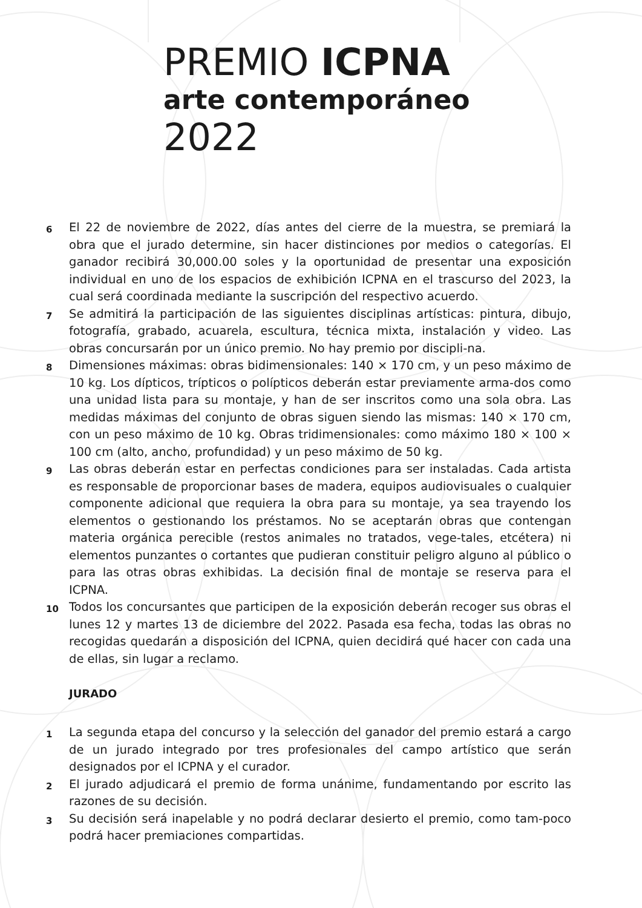PREMIO ICPNA
arte contemporáneo
2022
6 El 22 de noviembre de 2022, días antes del cierre de la muestra, se premiará la obra que el jurado determine, sin hacer distinciones por medios o categorías. El ganador recibirá 30,000.00 soles y la oportunidad de presentar una exposición individual en uno de los espacios de exhibición ICPNA en el trascurso del 2023, la cual será coordinada mediante la suscripción del respectivo acuerdo.
7 Se admitirá la participación de las siguientes disciplinas artísticas: pintura, dibujo, fotografía, grabado, acuarela, escultura, técnica mixta, instalación y video. Las obras concursarán por un único premio. No hay premio por discipli-na.
8 Dimensiones máximas: obras bidimensionales: 140 × 170 cm, y un peso máximo de 10 kg. Los dípticos, trípticos o polípticos deberán estar previamente arma-dos como una unidad lista para su montaje, y han de ser inscritos como una sola obra. Las medidas máximas del conjunto de obras siguen siendo las mismas: 140 × 170 cm, con un peso máximo de 10 kg. Obras tridimensionales: como máximo 180 × 100 × 100 cm (alto, ancho, profundidad) y un peso máximo de 50 kg.
9 Las obras deberán estar en perfectas condiciones para ser instaladas. Cada artista es responsable de proporcionar bases de madera, equipos audiovisuales o cualquier componente adicional que requiera la obra para su montaje, ya sea trayendo los elementos o gestionando los préstamos. No se aceptarán obras que contengan materia orgánica perecible (restos animales no tratados, vege-tales, etcétera) ni elementos punzantes o cortantes que pudieran constituir peligro alguno al público o para las otras obras exhibidas. La decisión final de montaje se reserva para el ICPNA.
10 Todos los concursantes que participen de la exposición deberán recoger sus obras el lunes 12 y martes 13 de diciembre del 2022. Pasada esa fecha, todas las obras no recogidas quedarán a disposición del ICPNA, quien decidirá qué hacer con cada una de ellas, sin lugar a reclamo.
JURADO
1 La segunda etapa del concurso y la selección del ganador del premio estará a cargo de un jurado integrado por tres profesionales del campo artístico que serán designados por el ICPNA y el curador.
2 El jurado adjudicará el premio de forma unánime, fundamentando por escrito las razones de su decisión.
3 Su decisión será inapelable y no podrá declarar desierto el premio, como tam-poco podrá hacer premiaciones compartidas.